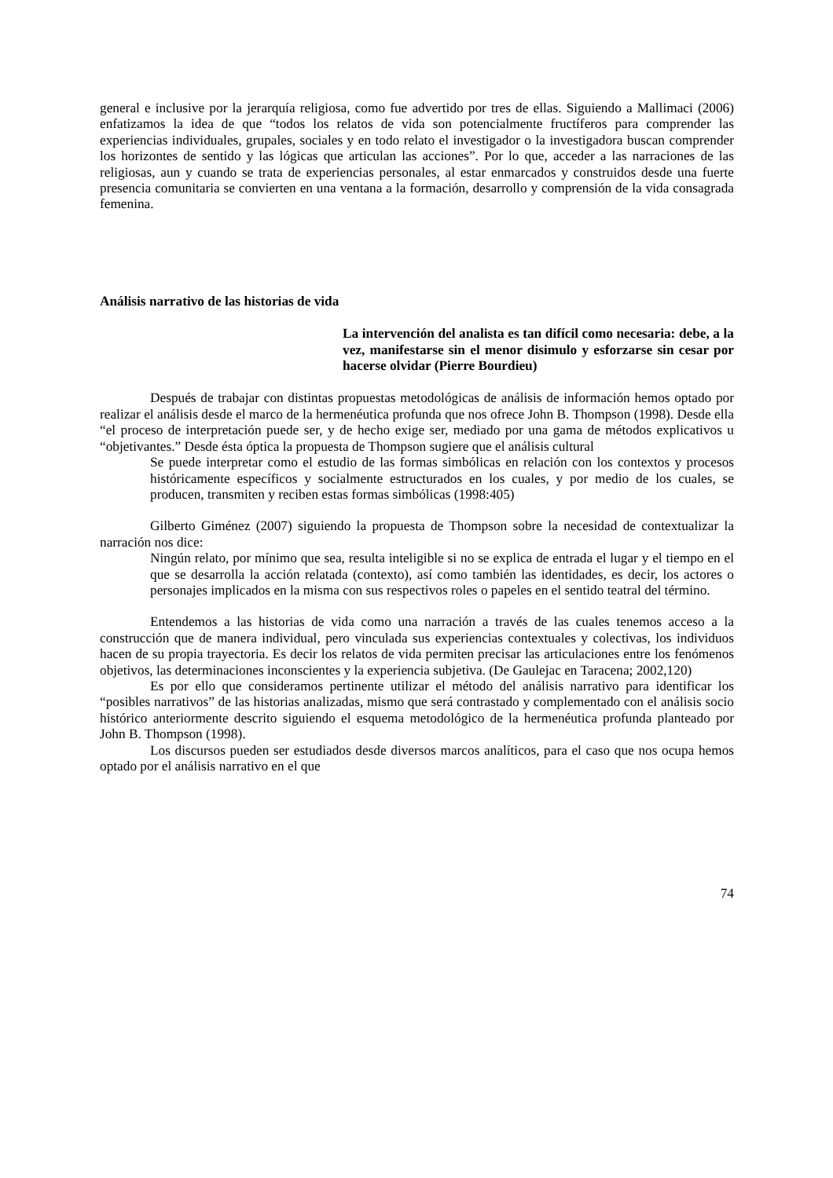general e inclusive por la jerarquía religiosa, como fue advertido por tres de ellas. Siguiendo a Mallimaci (2006) enfatizamos la idea de que “todos los relatos de vida son potencialmente fructíferos para comprender las experiencias individuales, grupales, sociales y en todo relato el investigador o la investigadora buscan comprender los horizontes de sentido y las lógicas que articulan las acciones”. Por lo que, acceder a las narraciones de las religiosas, aun y cuando se trata de experiencias personales, al estar enmarcados y construidos desde una fuerte presencia comunitaria se convierten en una ventana a la formación, desarrollo y comprensión de la vida consagrada femenina.
Análisis narrativo de las historias de vida
La intervención del analista es tan difícil como necesaria: debe, a la vez, manifestarse sin el menor disimulo y esforzarse sin cesar por hacerse olvidar (Pierre Bourdieu)
Después de trabajar con distintas propuestas metodológicas de análisis de información hemos optado por realizar el análisis desde el marco de la hermenéutica profunda que nos ofrece John B. Thompson (1998). Desde ella “el proceso de interpretación puede ser, y de hecho exige ser, mediado por una gama de métodos explicativos u “objetivantes.” Desde ésta óptica la propuesta de Thompson sugiere que el análisis cultural
Se puede interpretar como el estudio de las formas simbólicas en relación con los contextos y procesos históricamente específicos y socialmente estructurados en los cuales, y por medio de los cuales, se producen, transmiten y reciben estas formas simbólicas (1998:405)
Gilberto Giménez (2007) siguiendo la propuesta de Thompson sobre la necesidad de contextualizar la narración nos dice:
Ningún relato, por mínimo que sea, resulta inteligible si no se explica de entrada el lugar y el tiempo en el que se desarrolla la acción relatada (contexto), así como también las identidades, es decir, los actores o personajes implicados en la misma con sus respectivos roles o papeles en el sentido teatral del término.
Entendemos a las historias de vida como una narración a través de las cuales tenemos acceso a la construcción que de manera individual, pero vinculada sus experiencias contextuales y colectivas, los individuos hacen de su propia trayectoria. Es decir los relatos de vida permiten precisar las articulaciones entre los fenómenos objetivos, las determinaciones inconscientes y la experiencia subjetiva. (De Gaulejac en Taracena; 2002,120)
Es por ello que consideramos pertinente utilizar el método del análisis narrativo para identificar los “posibles narrativos” de las historias analizadas, mismo que será contrastado y complementado con el análisis socio histórico anteriormente descrito siguiendo el esquema metodológico de la hermenéutica profunda planteado por John B. Thompson (1998).
Los discursos pueden ser estudiados desde diversos marcos analíticos, para el caso que nos ocupa hemos optado por el análisis narrativo en el que
74